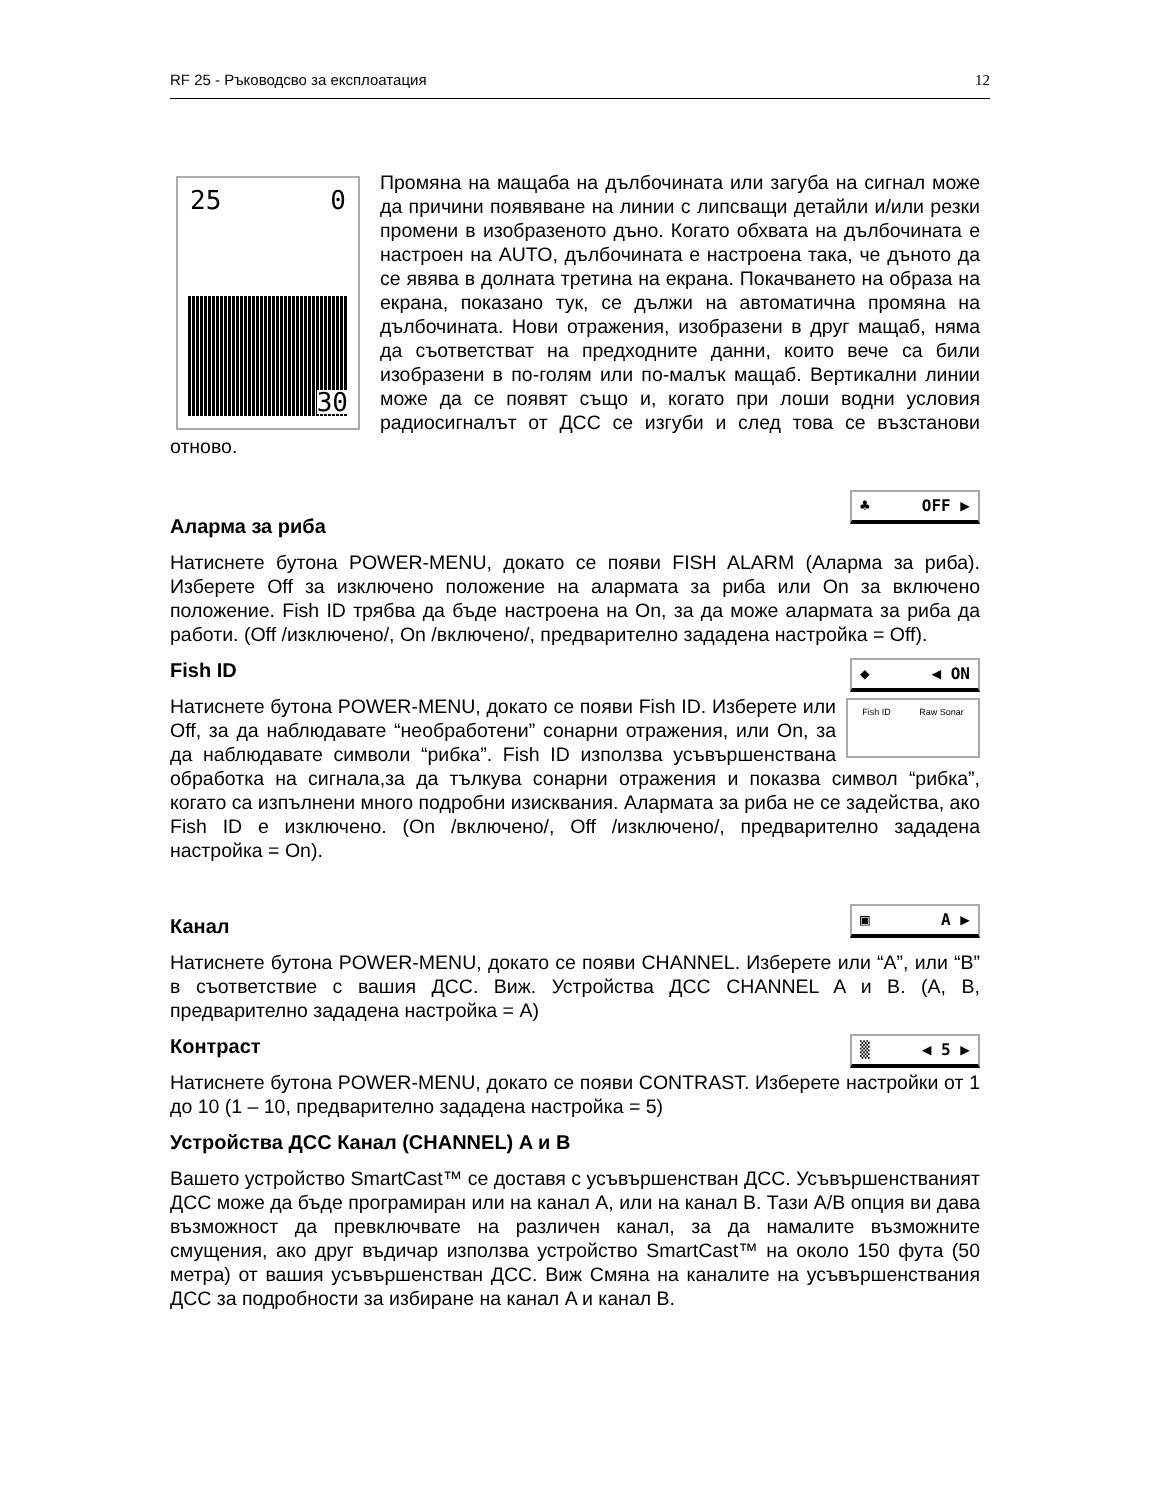RF 25 - Ръководсво за експлоатация 12
25 0
30
Промяна на мащаба на дълбочината или загуба на сигнал може да причини появяване на линии с липсващи детайли и/или резки промени в изобразеното дъно. Когато обхвата на дълбочината е настроен на AUTO, дълбочината е настроена така, че дъното да се явява в долната третина на екрана. Покачването на образа на екрана, показано тук, се дължи на автоматична промяна на дълбочината. Нови отражения, изобразени в друг мащаб, няма да съответстват на предходните данни, които вече са били изобразени в по-голям или по-малък мащаб. Вертикални линии може да се появят също и, когато при лоши водни условия радиосигналът от ДСС се изгуби и след това се възстанови отново.
♣ OFF ▶
Аларма за риба
Натиснете бутона POWER-MENU, докато се появи FISH ALARM (Аларма за риба). Изберете Off за изключено положение на алармата за риба или On за включено положение. Fish ID трябва да бъде настроена на On, за да може алармата за риба да работи. (Off /изключено/, On /включено/, предварително зададена настройка = Off).
◆ ◀ ON
Fish ID
Fish ID Raw Sonar
Натиснете бутона POWER-MENU, докато се появи Fish ID. Изберете или Off, за да наблюдавате “необработени” сонарни отражения, или On, за да наблюдавате символи “рибка”. Fish ID използва усъвършенствана обработка на сигнала,за да тълкува сонарни отражения и показва символ “рибка”, когато са изпълнени много подробни изисквания. Алармата за риба не се задейства, ако Fish ID е изключено. (On /включено/, Off /изключено/, предварително зададена настройка = On).
▣ A ▶
Канал
Натиснете бутона POWER-MENU, докато се появи CHANNEL. Изберете или “A”, или “B” в съответствие с вашия ДСС. Виж. Устройства ДСС CHANNEL A и B. (A, B, предварително зададена настройка = A)
▒ ◀ 5 ▶
Контраст
Натиснете бутона POWER-MENU, докато се появи CONTRAST. Изберете настройки от 1 до 10 (1 – 10, предварително зададена настройка = 5)
Устройства ДСС Канал (CHANNEL) A и B
Вашето устройство SmartCast™ се доставя с усъвършенстван ДСС. Усъвършенстваният ДСС може да бъде програмиран или на канал A, или на канал B. Тази A/B опция ви дава възможност да превключвате на различен канал, за да намалите възможните смущения, ако друг въдичар използва устройство SmartCast™ на около 150 фута (50 метра) от вашия усъвършенстван ДСС. Виж Смяна на каналите на усъвършенствания ДСС за подробности за избиране на канал A и канал B.